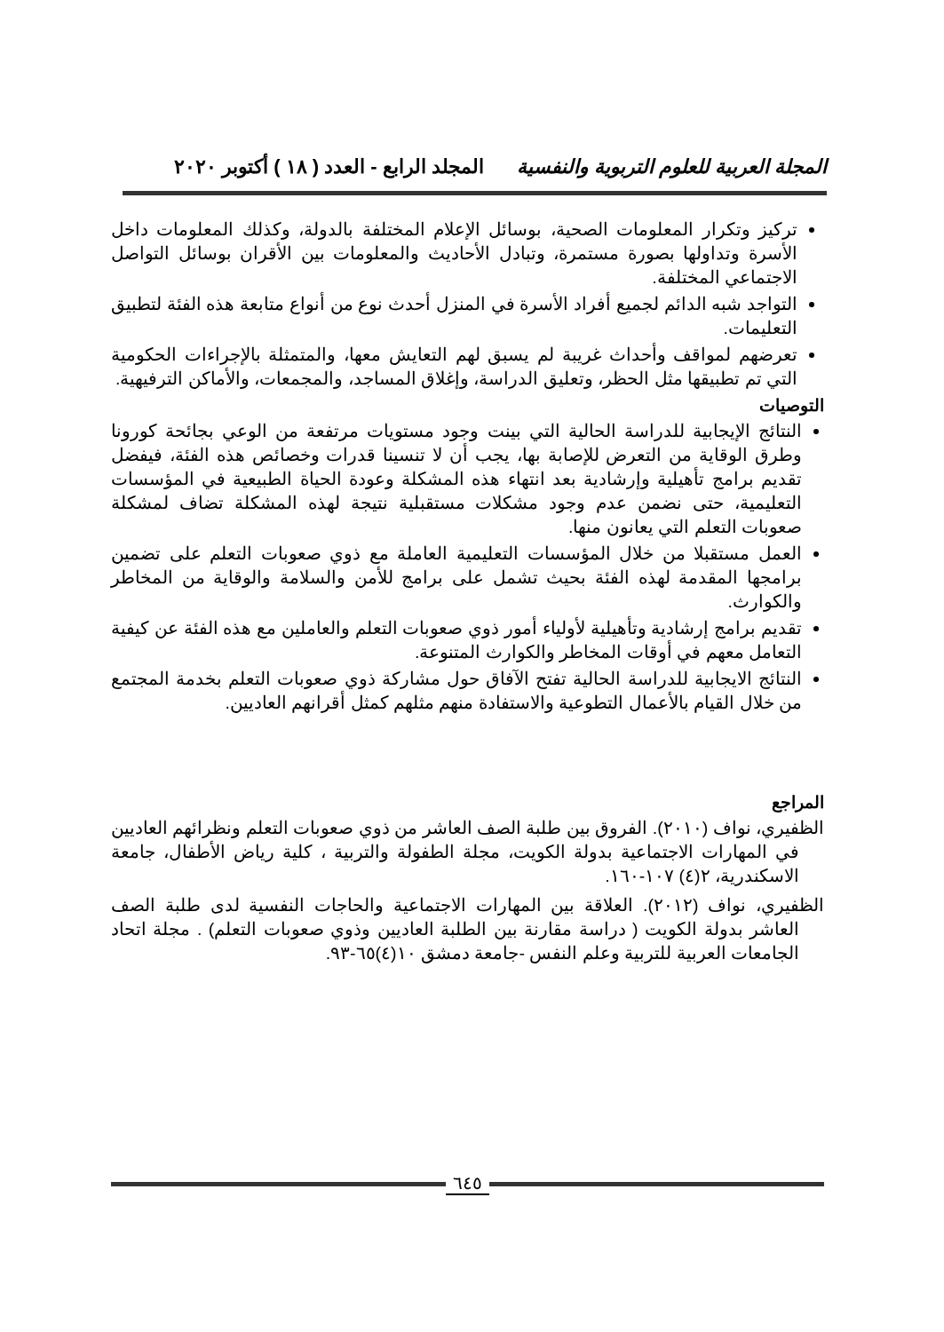المجلة العربية للعلوم التربوية والنفسية المجلد الرابع - العدد ( ١٨ ) أكتوبر ٢٠٢٠
تركيز وتكرار المعلومات الصحية، بوسائل الإعلام المختلفة بالدولة، وكذلك المعلومات داخل الأسرة وتداولها بصورة مستمرة، وتبادل الأحاديث والمعلومات بين الأقران بوسائل التواصل الاجتماعي المختلفة.
التواجد شبه الدائم لجميع أفراد الأسرة في المنزل أحدث نوع من أنواع متابعة هذه الفئة لتطبيق التعليمات.
تعرضهم لمواقف وأحداث غريبة لم يسبق لهم التعايش معها، والمتمثلة بالإجراءات الحكومية التي تم تطبيقها مثل الحظر، وتعليق الدراسة، وإغلاق المساجد، والمجمعات، والأماكن الترفيهية.
التوصيات
النتائج الإيجابية للدراسة الحالية التي بينت وجود مستويات مرتفعة من الوعي بجائحة كورونا وطرق الوقاية من التعرض للإصابة بها، يجب أن لا تنسينا قدرات وخصائص هذه الفئة، فيفضل تقديم برامج تأهيلية وإرشادية بعد انتهاء هذه المشكلة وعودة الحياة الطبيعية في المؤسسات التعليمية، حتى نضمن عدم وجود مشكلات مستقبلية نتيجة لهذه المشكلة تضاف لمشكلة صعوبات التعلم التي يعانون منها.
العمل مستقبلا من خلال المؤسسات التعليمية العاملة مع ذوي صعوبات التعلم على تضمين برامجها المقدمة لهذه الفئة بحيث تشمل على برامج للأمن والسلامة والوقاية من المخاطر والكوارث.
تقديم برامج إرشادية وتأهيلية لأولياء أمور ذوي صعوبات التعلم والعاملين مع هذه الفئة عن كيفية التعامل معهم في أوقات المخاطر والكوارث المتنوعة.
النتائج الايجابية للدراسة الحالية تفتح الآفاق حول مشاركة ذوي صعوبات التعلم بخدمة المجتمع من خلال القيام بالأعمال التطوعية والاستفادة منهم مثلهم كمثل أقرانهم العاديين.
المراجع
الظفيري، نواف (٢٠١٠). الفروق بين طلبة الصف العاشر من ذوي صعوبات التعلم ونظرائهم العاديين في المهارات الاجتماعية بدولة الكويت، مجلة الطفولة والتربية ، كلية رياض الأطفال، جامعة الاسكندرية، ٢(٤) ١٠٧-١٦٠.
الظفيري، نواف (٢٠١٢). العلاقة بين المهارات الاجتماعية والحاجات النفسية لدى طلبة الصف العاشر بدولة الكويت ( دراسة مقارنة بين الطلبة العاديين وذوي صعوبات التعلم) . مجلة اتحاد الجامعات العربية للتربية وعلم النفس -جامعة دمشق ١٠(٤)٦٥-٩٣.
٦٤٥